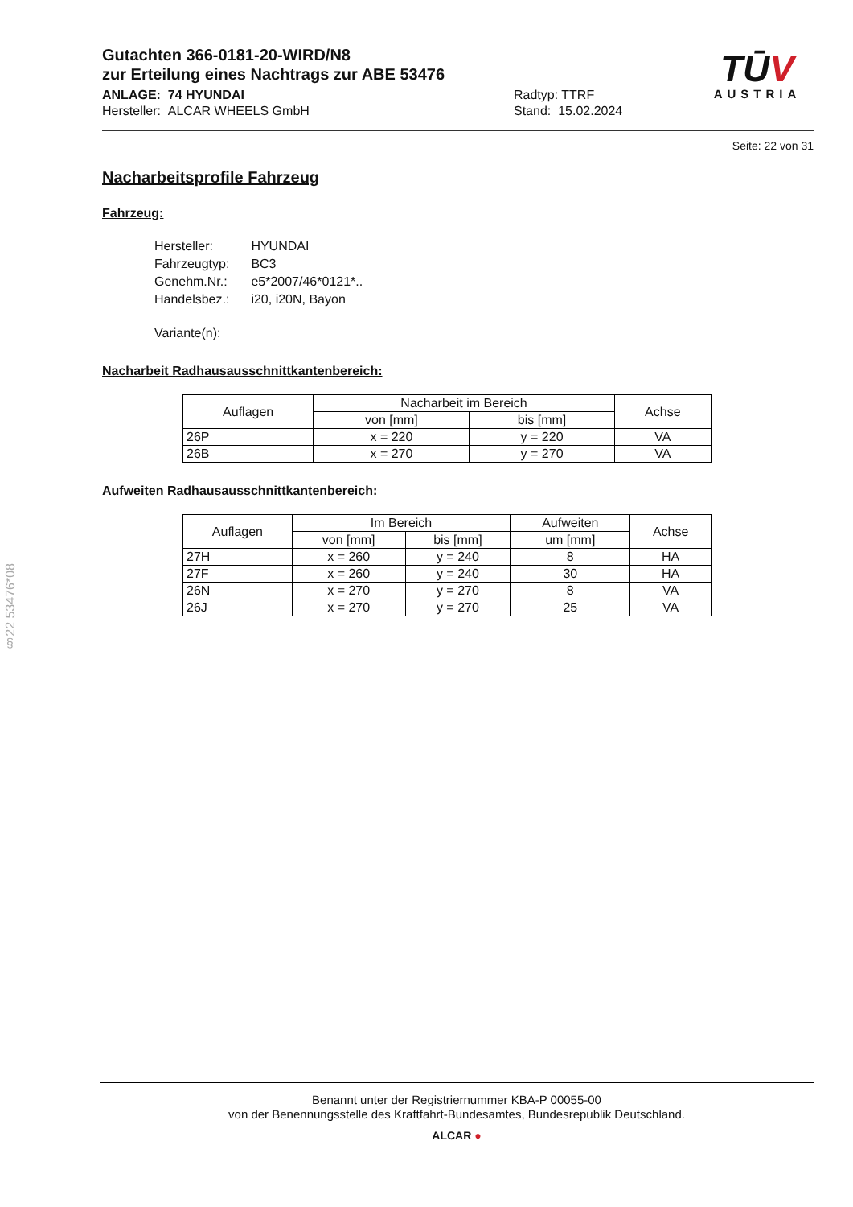TŪV
AUSTRIA
Gutachten 366-0181-20-WIRD/N8
zur Erteilung eines Nachtrags zur ABE 53476
ANLAGE: 74 HYUNDAI
Hersteller: ALCAR WHEELS GmbH
Radtyp: TTRF
Stand: 15.02.2024
Seite: 22 von 31
Nacharbeitsprofile Fahrzeug
Fahrzeug:
| Hersteller: | HYUNDAI |
| Fahrzeugtyp: | BC3 |
| Genehm.Nr.: | e5*2007/46*0121*.. |
| Handelsbez.: | i20, i20N, Bayon |
| Variante(n): | |
Nacharbeit Radhausausschnittkantenbereich:
| Auflagen | Nacharbeit im Bereich | | Achse |
| --- | --- | --- | --- |
| | von [mm] | bis [mm] | |
| 26P | x = 220 | y = 220 | VA |
| 26B | x = 270 | y = 270 | VA |
Aufweiten Radhausausschnittkantenbereich:
| Auflagen | Im Bereich | | Aufweiten | Achse |
| --- | --- | --- | --- | --- |
| | von [mm] | bis [mm] | um [mm] | |
| 27H | x = 260 | y = 240 | 8 | HA |
| 27F | x = 260 | y = 240 | 30 | HA |
| 26N | x = 270 | y = 270 | 8 | VA |
| 26J | x = 270 | y = 270 | 25 | VA |
§22 53476*08
Benannt unter der Registriernummer KBA-P 00055-00
von der Benennungsstelle des Kraftfahrt-Bundesamtes, Bundesrepublik Deutschland.
ALCAR ●